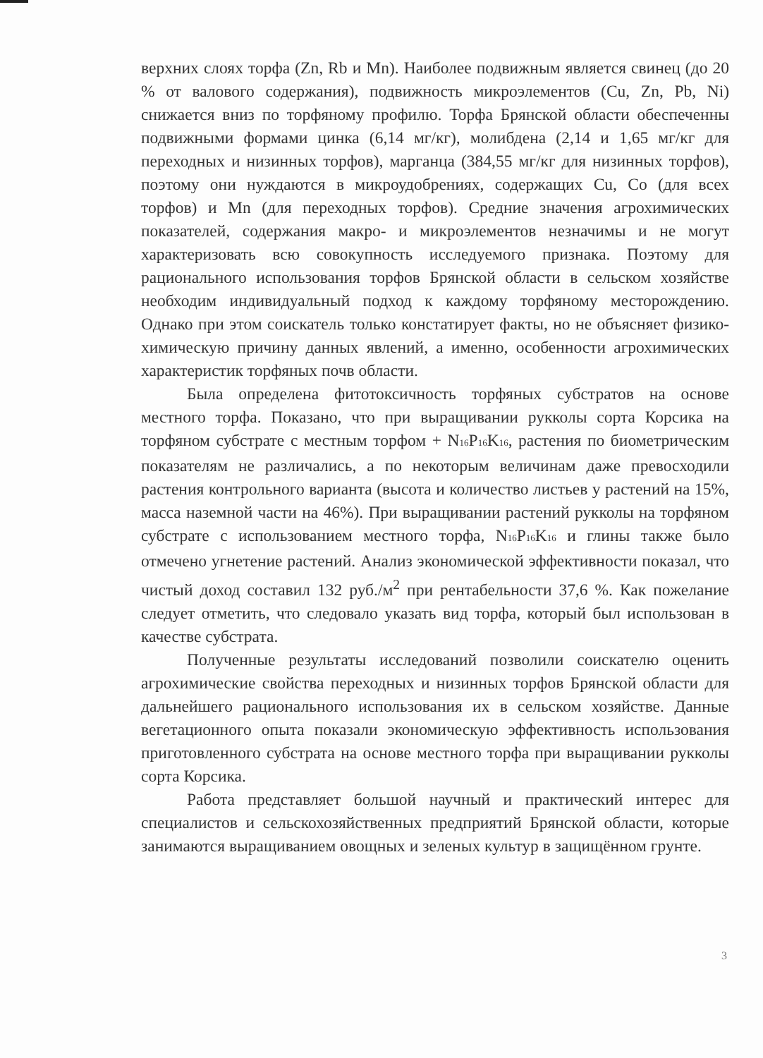верхних слоях торфа (Zn, Rb и Mn). Наиболее подвижным является свинец (до 20 % от валового содержания), подвижность микроэлементов (Cu, Zn, Pb, Ni) снижается вниз по торфяному профилю. Торфа Брянской области обеспеченны подвижными формами цинка (6,14 мг/кг), молибдена (2,14 и 1,65 мг/кг для переходных и низинных торфов), марганца (384,55 мг/кг для низинных торфов), поэтому они нуждаются в микроудобрениях, содержащих Cu, Co (для всех торфов) и Mn (для переходных торфов). Средние значения агрохимических показателей, содержания макро- и микроэлементов незначимы и не могут характеризовать всю совокупность исследуемого признака. Поэтому для рационального использования торфов Брянской области в сельском хозяйстве необходим индивидуальный подход к каждому торфяному месторождению. Однако при этом соискатель только констатирует факты, но не объясняет физико-химическую причину данных явлений, а именно, особенности агрохимических характеристик торфяных почв области.
Была определена фитотоксичность торфяных субстратов на основе местного торфа. Показано, что при выращивании рукколы сорта Корсика на торфяном субстрате с местным торфом + N<sub>16</sub>P<sub>16</sub>K<sub>16</sub>, растения по биометрическим показателям не различались, а по некоторым величинам даже превосходили растения контрольного варианта (высота и количество листьев у растений на 15%, масса наземной части на 46%). При выращивании растений рукколы на торфяном субстрате с использованием местного торфа, N<sub>16</sub>P<sub>16</sub>K<sub>16</sub> и глины также было отмечено угнетение растений. Анализ экономической эффективности показал, что чистый доход составил 132 руб./м<sup>2</sup> при рентабельности 37,6 %. Как пожелание следует отметить, что следовало указать вид торфа, который был использован в качестве субстрата.
Полученные результаты исследований позволили соискателю оценить агрохимические свойства переходных и низинных торфов Брянской области для дальнейшего рационального использования их в сельском хозяйстве. Данные вегетационного опыта показали экономическую эффективность использования приготовленного субстрата на основе местного торфа при выращивании рукколы сорта Корсика.
Работа представляет большой научный и практический интерес для специалистов и сельскохозяйственных предприятий Брянской области, которые занимаются выращиванием овощных и зеленых культур в защищённом грунте.
3